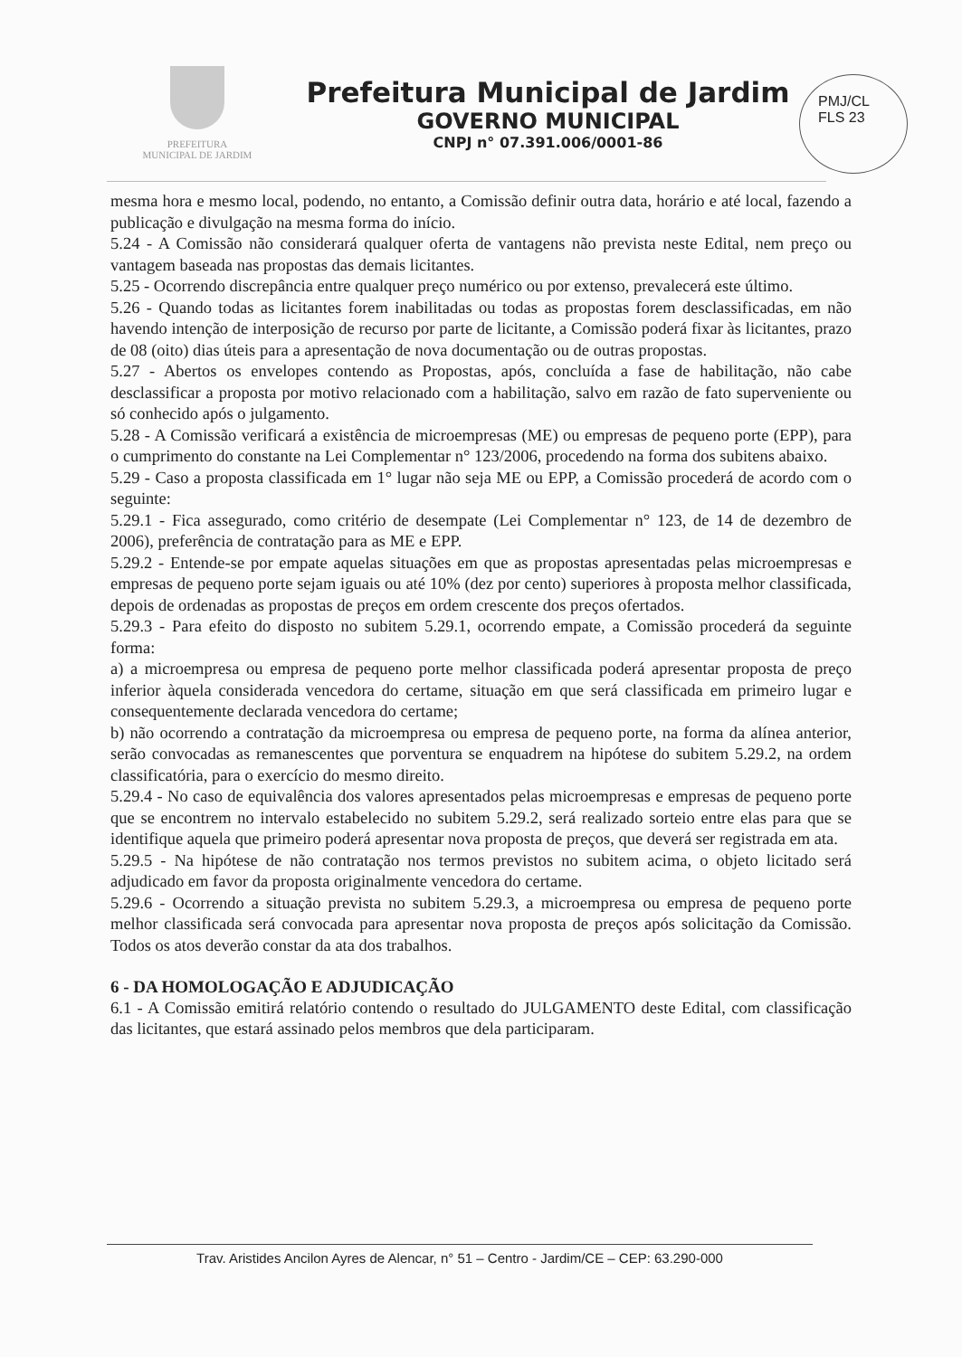PREFEITURA
MUNICIPAL DE JARDIM
Prefeitura Municipal de Jardim
GOVERNO MUNICIPAL
CNPJ n° 07.391.006/0001-86
PMJ/CL
FLS 23
mesma hora e mesmo local, podendo, no entanto, a Comissão definir outra data, horário e até local, fazendo a publicação e divulgação na mesma forma do início.
5.24 - A Comissão não considerará qualquer oferta de vantagens não prevista neste Edital, nem preço ou vantagem baseada nas propostas das demais licitantes.
5.25 - Ocorrendo discrepância entre qualquer preço numérico ou por extenso, prevalecerá este último.
5.26 - Quando todas as licitantes forem inabilitadas ou todas as propostas forem desclassificadas, em não havendo intenção de interposição de recurso por parte de licitante, a Comissão poderá fixar às licitantes, prazo de 08 (oito) dias úteis para a apresentação de nova documentação ou de outras propostas.
5.27 - Abertos os envelopes contendo as Propostas, após, concluída a fase de habilitação, não cabe desclassificar a proposta por motivo relacionado com a habilitação, salvo em razão de fato superveniente ou só conhecido após o julgamento.
5.28 - A Comissão verificará a existência de microempresas (ME) ou empresas de pequeno porte (EPP), para o cumprimento do constante na Lei Complementar n° 123/2006, procedendo na forma dos subitens abaixo.
5.29 - Caso a proposta classificada em 1° lugar não seja ME ou EPP, a Comissão procederá de acordo com o seguinte:
5.29.1 - Fica assegurado, como critério de desempate (Lei Complementar n° 123, de 14 de dezembro de 2006), preferência de contratação para as ME e EPP.
5.29.2 - Entende-se por empate aquelas situações em que as propostas apresentadas pelas microempresas e empresas de pequeno porte sejam iguais ou até 10% (dez por cento) superiores à proposta melhor classificada, depois de ordenadas as propostas de preços em ordem crescente dos preços ofertados.
5.29.3 - Para efeito do disposto no subitem 5.29.1, ocorrendo empate, a Comissão procederá da seguinte forma:
a) a microempresa ou empresa de pequeno porte melhor classificada poderá apresentar proposta de preço inferior àquela considerada vencedora do certame, situação em que será classificada em primeiro lugar e consequentemente declarada vencedora do certame;
b) não ocorrendo a contratação da microempresa ou empresa de pequeno porte, na forma da alínea anterior, serão convocadas as remanescentes que porventura se enquadrem na hipótese do subitem 5.29.2, na ordem classificatória, para o exercício do mesmo direito.
5.29.4 - No caso de equivalência dos valores apresentados pelas microempresas e empresas de pequeno porte que se encontrem no intervalo estabelecido no subitem 5.29.2, será realizado sorteio entre elas para que se identifique aquela que primeiro poderá apresentar nova proposta de preços, que deverá ser registrada em ata.
5.29.5 - Na hipótese de não contratação nos termos previstos no subitem acima, o objeto licitado será adjudicado em favor da proposta originalmente vencedora do certame.
5.29.6 - Ocorrendo a situação prevista no subitem 5.29.3, a microempresa ou empresa de pequeno porte melhor classificada será convocada para apresentar nova proposta de preços após solicitação da Comissão. Todos os atos deverão constar da ata dos trabalhos.
6 - DA HOMOLOGAÇÃO E ADJUDICAÇÃO
6.1 - A Comissão emitirá relatório contendo o resultado do JULGAMENTO deste Edital, com classificação das licitantes, que estará assinado pelos membros que dela participaram.
Trav. Aristides Ancilon Ayres de Alencar, n° 51 – Centro - Jardim/CE – CEP: 63.290-000